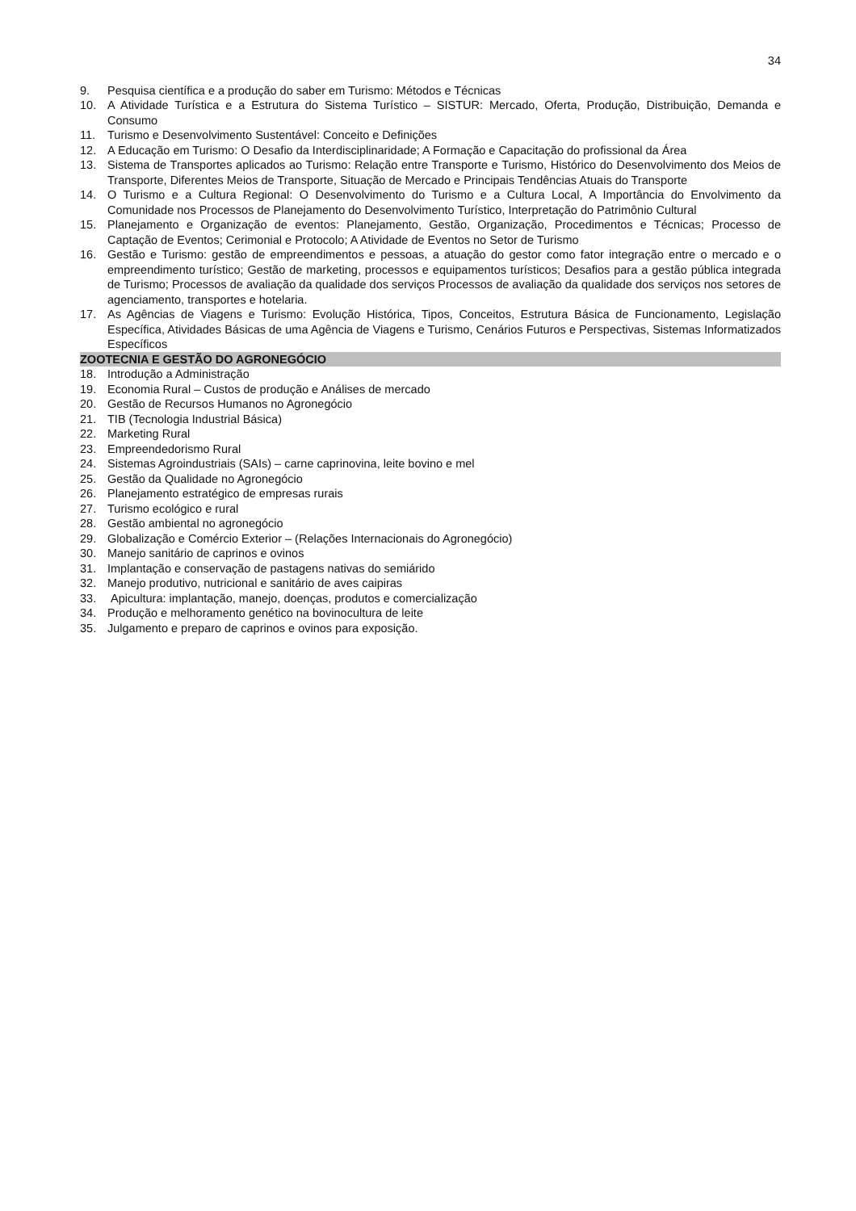34
9. Pesquisa científica e a produção do saber em Turismo: Métodos e Técnicas
10. A Atividade Turística e a Estrutura do Sistema Turístico – SISTUR: Mercado, Oferta, Produção, Distribuição, Demanda e Consumo
11. Turismo e Desenvolvimento Sustentável: Conceito e Definições
12. A Educação em Turismo: O Desafio da Interdisciplinaridade; A Formação e Capacitação do profissional da Área
13. Sistema de Transportes aplicados ao Turismo: Relação entre Transporte e Turismo, Histórico do Desenvolvimento dos Meios de Transporte, Diferentes Meios de Transporte, Situação de Mercado e Principais Tendências Atuais do Transporte
14. O Turismo e a Cultura Regional: O Desenvolvimento do Turismo e a Cultura Local, A Importância do Envolvimento da Comunidade nos Processos de Planejamento do Desenvolvimento Turístico, Interpretação do Patrimônio Cultural
15. Planejamento e Organização de eventos: Planejamento, Gestão, Organização, Procedimentos e Técnicas; Processo de Captação de Eventos; Cerimonial e Protocolo; A Atividade de Eventos no Setor de Turismo
16. Gestão e Turismo: gestão de empreendimentos e pessoas, a atuação do gestor como fator integração entre o mercado e o empreendimento turístico; Gestão de marketing, processos e equipamentos turísticos; Desafios para a gestão pública integrada de Turismo; Processos de avaliação da qualidade dos serviços Processos de avaliação da qualidade dos serviços nos setores de agenciamento, transportes e hotelaria.
17. As Agências de Viagens e Turismo: Evolução Histórica, Tipos, Conceitos, Estrutura Básica de Funcionamento, Legislação Específica, Atividades Básicas de uma Agência de Viagens e Turismo, Cenários Futuros e Perspectivas, Sistemas Informatizados Específicos
ZOOTECNIA E GESTÃO DO AGRONEGÓCIO
18. Introdução a Administração
19. Economia Rural – Custos de produção e Análises de mercado
20. Gestão de Recursos Humanos no Agronegócio
21. TIB (Tecnologia Industrial Básica)
22. Marketing Rural
23. Empreendedorismo Rural
24. Sistemas Agroindustriais (SAIs) – carne caprinovina, leite bovino e mel
25. Gestão da Qualidade no Agronegócio
26. Planejamento estratégico de empresas rurais
27. Turismo ecológico e rural
28. Gestão ambiental no agronegócio
29. Globalização e Comércio Exterior – (Relações Internacionais do Agronegócio)
30. Manejo sanitário de caprinos e ovinos
31. Implantação e conservação de pastagens nativas do semiárido
32. Manejo produtivo, nutricional e sanitário de aves caipiras
33. Apicultura: implantação, manejo, doenças, produtos e comercialização
34. Produção e melhoramento genético na bovinocultura de leite
35. Julgamento e preparo de caprinos e ovinos para exposição.